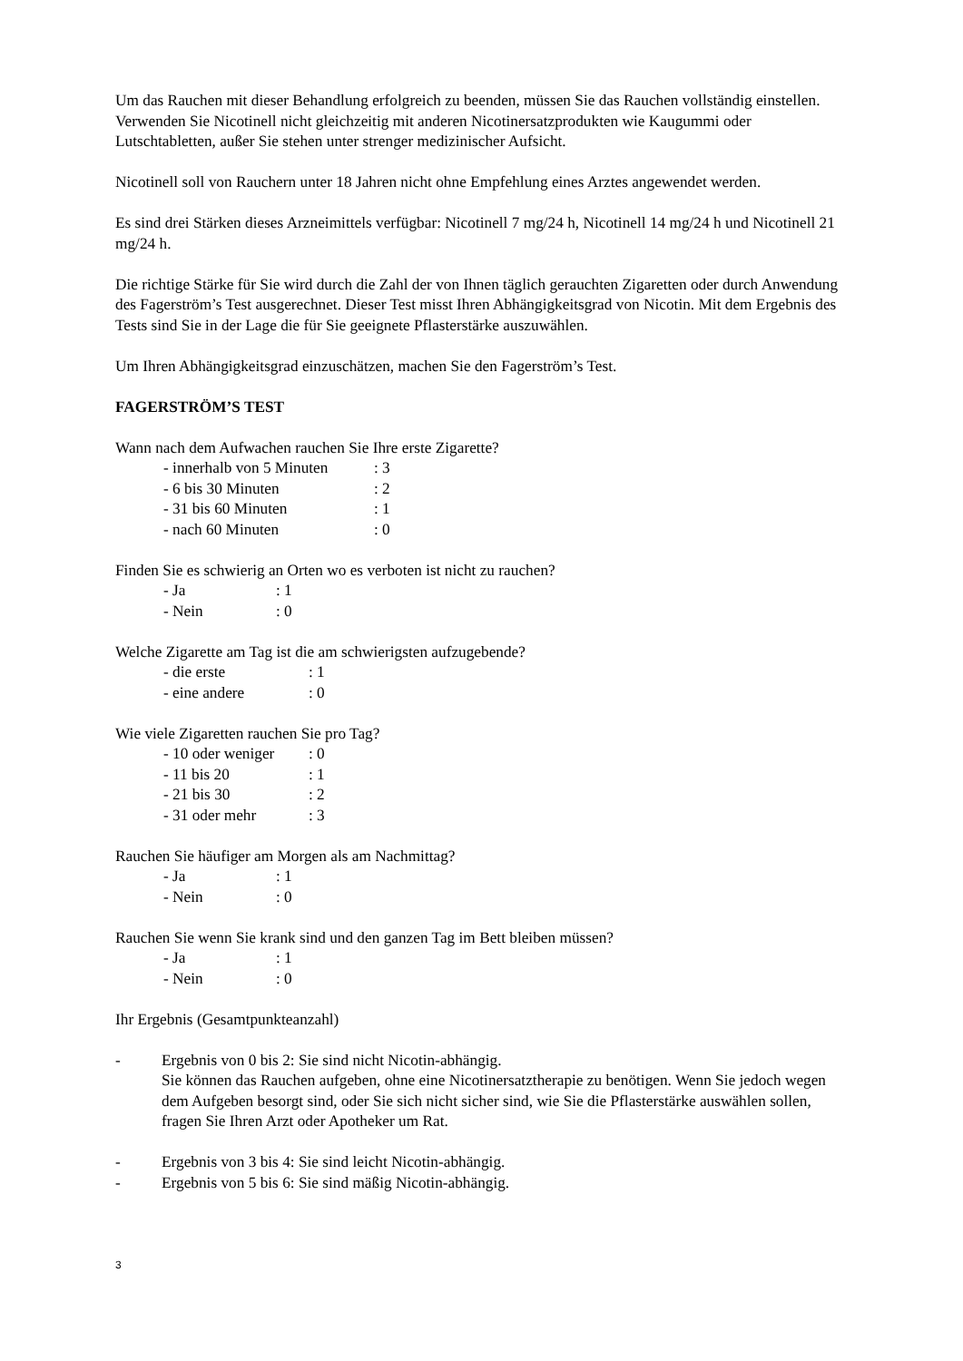Um das Rauchen mit dieser Behandlung erfolgreich zu beenden, müssen Sie das Rauchen vollständig einstellen. Verwenden Sie Nicotinell nicht gleichzeitig mit anderen Nicotinersatzprodukten wie Kaugummi oder Lutschtabletten, außer Sie stehen unter strenger medizinischer Aufsicht.
Nicotinell soll von Rauchern unter 18 Jahren nicht ohne Empfehlung eines Arztes angewendet werden.
Es sind drei Stärken dieses Arzneimittels verfügbar: Nicotinell 7 mg/24 h, Nicotinell 14 mg/24 h und Nicotinell 21 mg/24 h.
Die richtige Stärke für Sie wird durch die Zahl der von Ihnen täglich gerauchten Zigaretten oder durch Anwendung des Fagerström’s Test ausgerechnet. Dieser Test misst Ihren Abhängigkeitsgrad von Nicotin. Mit dem Ergebnis des Tests sind Sie in der Lage die für Sie geeignete Pflasterstärke auszuwählen.
Um Ihren Abhängigkeitsgrad einzuschätzen, machen Sie den Fagerström’s Test.
FAGERSTRÖM’S TEST
Wann nach dem Aufwachen rauchen Sie Ihre erste Zigarette?
- innerhalb von 5 Minuten : 3
- 6 bis 30 Minuten : 2
- 31 bis 60 Minuten : 1
- nach 60 Minuten : 0
Finden Sie es schwierig an Orten wo es verboten ist nicht zu rauchen?
- Ja : 1
- Nein : 0
Welche Zigarette am Tag ist die am schwierigsten aufzugebende?
- die erste : 1
- eine andere : 0
Wie viele Zigaretten rauchen Sie pro Tag?
- 10 oder weniger : 0
- 11 bis 20 : 1
- 21 bis 30 : 2
- 31 oder mehr : 3
Rauchen Sie häufiger am Morgen als am Nachmittag?
- Ja : 1
- Nein : 0
Rauchen Sie wenn Sie krank sind und den ganzen Tag im Bett bleiben müssen?
- Ja : 1
- Nein : 0
Ihr Ergebnis (Gesamtpunkteanzahl)
- Ergebnis von 0 bis 2: Sie sind nicht Nicotin-abhängig.
Sie können das Rauchen aufgeben, ohne eine Nicotinersatztherapie zu benötigen. Wenn Sie jedoch wegen dem Aufgeben besorgt sind, oder Sie sich nicht sicher sind, wie Sie die Pflasterstärke auswählen sollen, fragen Sie Ihren Arzt oder Apotheker um Rat.
- Ergebnis von 3 bis 4: Sie sind leicht Nicotin-abhängig.
- Ergebnis von 5 bis 6: Sie sind mäßig Nicotin-abhängig.
3